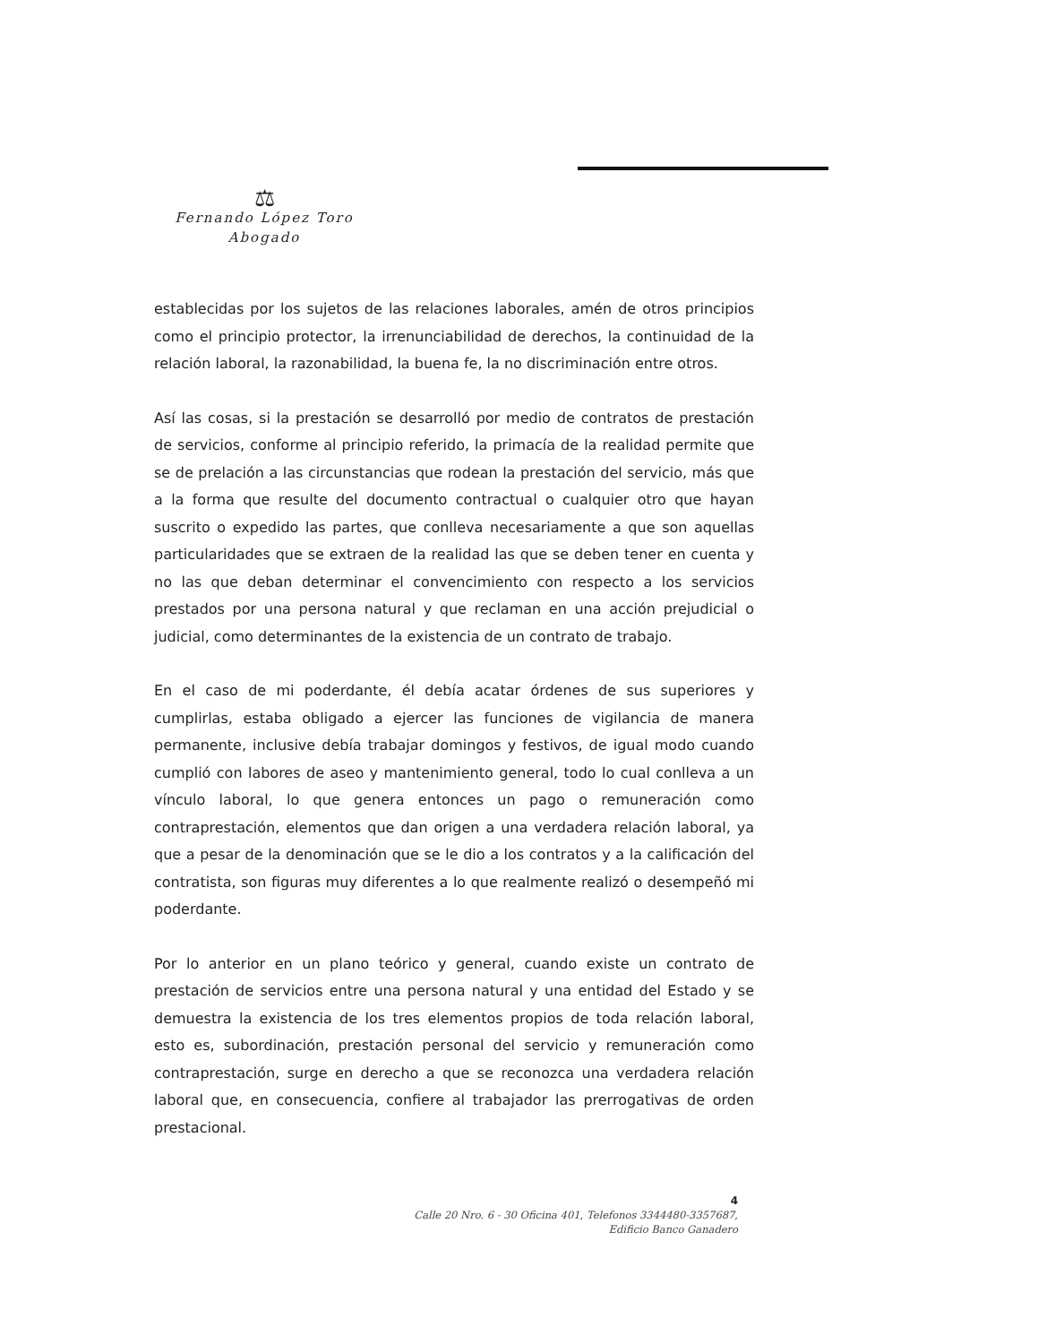⚖
Fernando López Toro
Abogado
establecidas por los sujetos de las relaciones laborales, amén de otros principios como el principio protector, la irrenunciabilidad de derechos, la continuidad de la relación laboral, la razonabilidad, la buena fe, la no discriminación entre otros.
Así las cosas, si la prestación se desarrolló por medio de contratos de prestación de servicios, conforme al principio referido, la primacía de la realidad permite que se de prelación a las circunstancias que rodean la prestación del servicio, más que a la forma que resulte del documento contractual o cualquier otro que hayan suscrito o expedido las partes, que conlleva necesariamente a que son aquellas particularidades que se extraen de la realidad las que se deben tener en cuenta y no las que deban determinar el convencimiento con respecto a los servicios prestados por una persona natural y que reclaman en una acción prejudicial o judicial, como determinantes de la existencia de un contrato de trabajo.
En el caso de mi poderdante, él debía acatar órdenes de sus superiores y cumplirlas, estaba obligado a ejercer las funciones de vigilancia de manera permanente, inclusive debía trabajar domingos y festivos, de igual modo cuando cumplió con labores de aseo y mantenimiento general, todo lo cual conlleva a un vínculo laboral, lo que genera entonces un pago o remuneración como contraprestación, elementos que dan origen a una verdadera relación laboral, ya que a pesar de la denominación que se le dio a los contratos y a la calificación del contratista, son figuras muy diferentes a lo que realmente realizó o desempeñó mi poderdante.
Por lo anterior en un plano teórico y general, cuando existe un contrato de prestación de servicios entre una persona natural y una entidad del Estado y se demuestra la existencia de los tres elementos propios de toda relación laboral, esto es, subordinación, prestación personal del servicio y remuneración como contraprestación, surge en derecho a que se reconozca una verdadera relación laboral que, en consecuencia, confiere al trabajador las prerrogativas de orden prestacional.
4
Calle 20 Nro. 6 - 30 Oficina 401, Telefonos 3344480-3357687,
Edificio Banco Ganadero